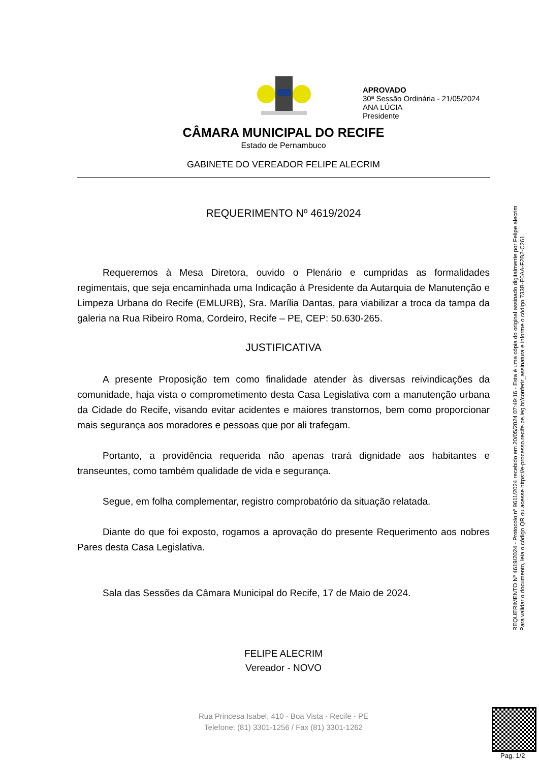APROVADO
30ª Sessão Ordinária - 21/05/2024
ANA LÚCIA
Presidente
CÂMARA MUNICIPAL DO RECIFE
Estado de Pernambuco
GABINETE DO VEREADOR FELIPE ALECRIM
REQUERIMENTO Nº 4619/2024
Requeremos à Mesa Diretora, ouvido o Plenário e cumpridas as formalidades regimentais, que seja encaminhada uma Indicação à Presidente da Autarquia de Manutenção e Limpeza Urbana do Recife (EMLURB), Sra. Marília Dantas, para viabilizar a troca da tampa da galeria na Rua Ribeiro Roma, Cordeiro, Recife – PE, CEP: 50.630-265.
JUSTIFICATIVA
A presente Proposição tem como finalidade atender às diversas reivindicações da comunidade, haja vista o comprometimento desta Casa Legislativa com a manutenção urbana da Cidade do Recife, visando evitar acidentes e maiores transtornos, bem como proporcionar mais segurança aos moradores e pessoas que por ali trafegam.
Portanto, a providência requerida não apenas trará dignidade aos habitantes e transeuntes, como também qualidade de vida e segurança.
Segue, em folha complementar, registro comprobatório da situação relatada.
Diante do que foi exposto, rogamos a aprovação do presente Requerimento aos nobres Pares desta Casa Legislativa.
Sala das Sessões da Câmara Municipal do Recife, 17 de Maio de 2024.
FELIPE ALECRIM
Vereador - NOVO
Rua Princesa Isabel, 410 - Boa Vista - Recife - PE
Telefone: (81) 3301-1256 / Fax (81) 3301-1262
REQUERIMENTO Nº 4619/2024 - Protocolo nº 9611/2024 recebido em 20/05/2024 07:49:16 - Esta é uma cópia do original assinado digitalmente por Felipe alecrim
Para validar o documento, leia o código QR ou acesse https://e-processo.recife.pe.leg.br/conferir_assinatura e informe o código 733B-E0AA-F2B2-C261.
Pag. 1/2